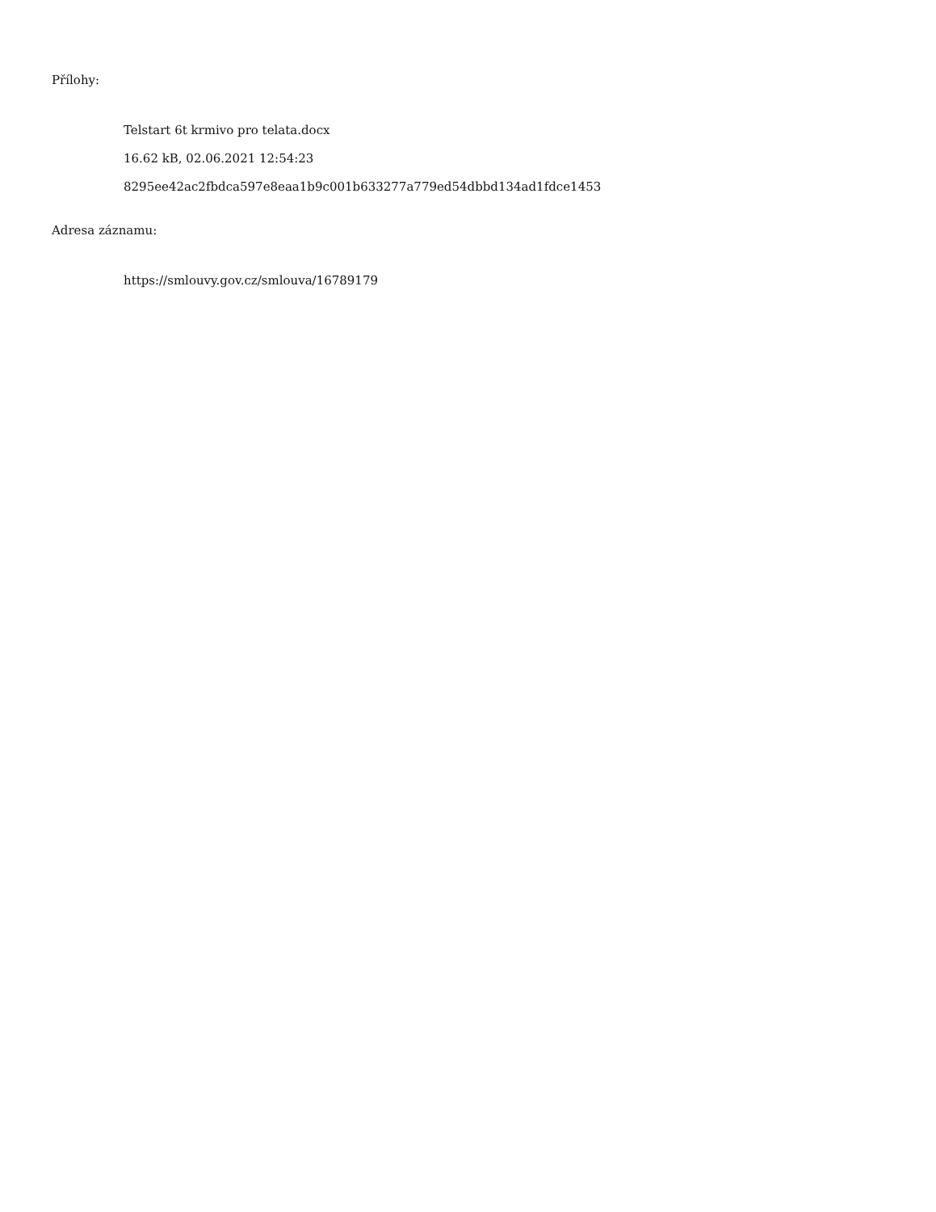Přílohy:
Telstart 6t krmivo pro telata.docx
16.62 kB, 02.06.2021 12:54:23
8295ee42ac2fbdca597e8eaa1b9c001b633277a779ed54dbbd134ad1fdce1453
Adresa záznamu:
https://smlouvy.gov.cz/smlouva/16789179